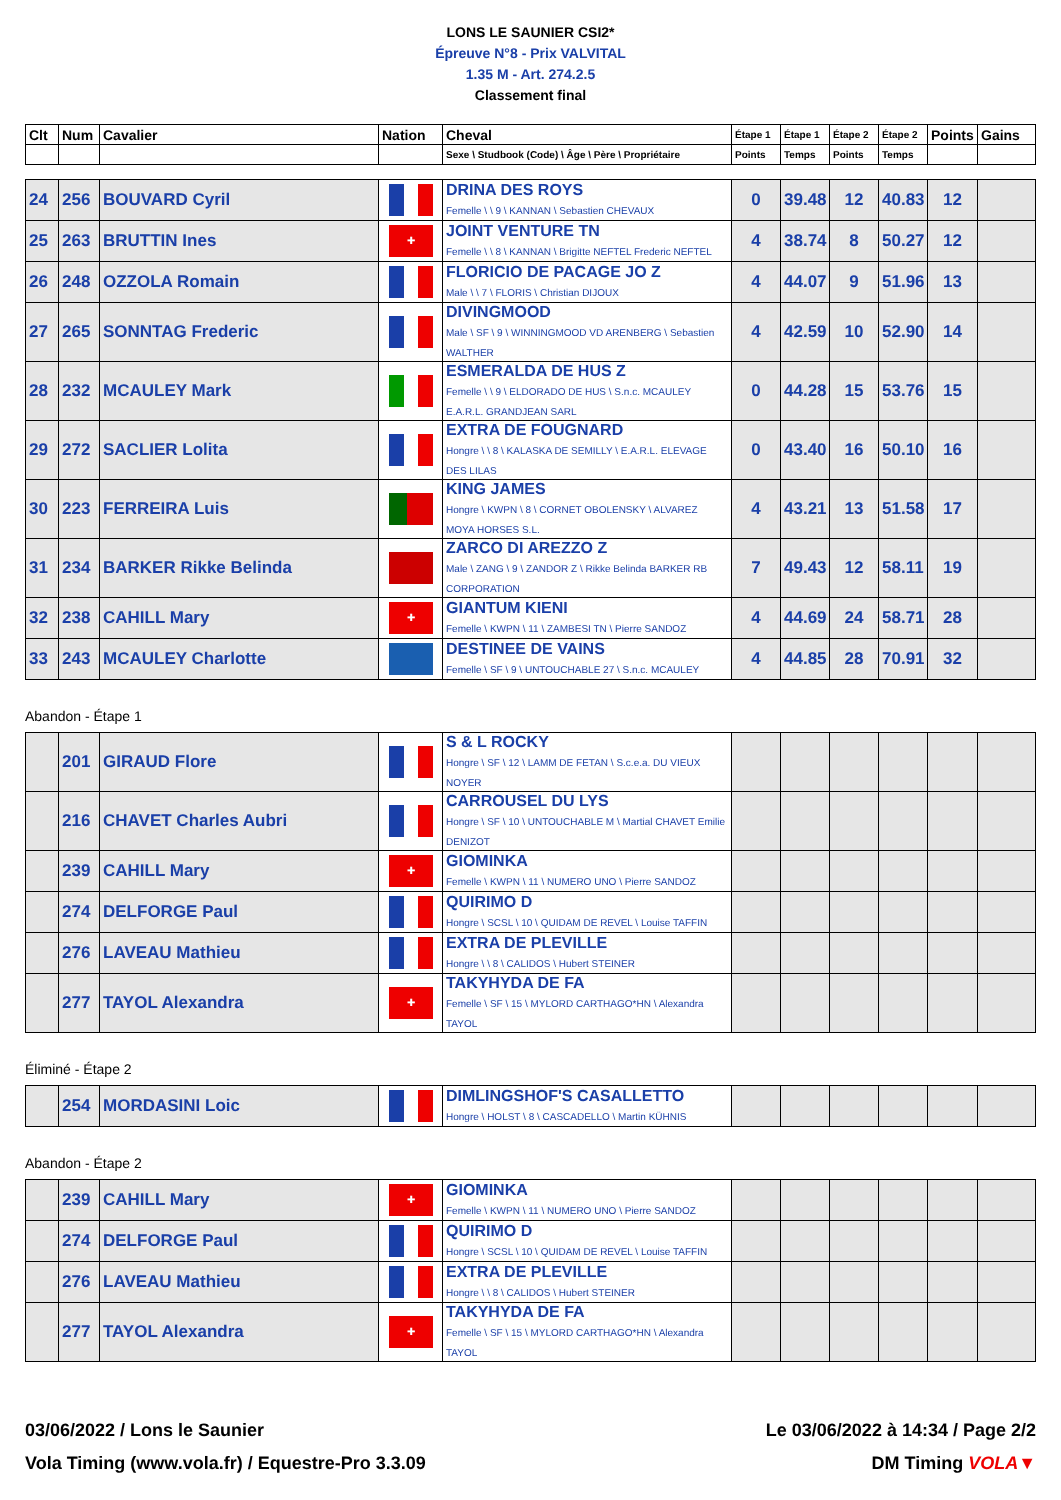LONS LE SAUNIER CSI2*
Épreuve N°8 - Prix VALVITAL
1.35 M - Art. 274.2.5
Classement final
| Clt | Num | Cavalier | Nation | Cheval | Étape 1 | Étape 1 | Étape 2 | Étape 2 | Points | Gains |
| --- | --- | --- | --- | --- | --- | --- | --- | --- | --- | --- |
| | | | | Sexe \ Studbook (Code) \ Âge \ Père \ Propriétaire | Points | Temps | Points | Temps | | |
| 24 | 256 | BOUVARD Cyril | | DRINA DES ROYS Femelle \ \ 9 \ KANNAN \ Sebastien CHEVAUX | 0 | 39.48 | 12 | 40.83 | 12 | |
| 25 | 263 | BRUTTIN Ines | ✚ | JOINT VENTURE TN Femelle \ \ 8 \ KANNAN \ Brigitte NEFTEL Frederic NEFTEL | 4 | 38.74 | 8 | 50.27 | 12 | |
| 26 | 248 | OZZOLA Romain | | FLORICIO DE PACAGE JO Z Male \ \ 7 \ FLORIS \ Christian DIJOUX | 4 | 44.07 | 9 | 51.96 | 13 | |
| 27 | 265 | SONNTAG Frederic | | DIVINGMOOD Male \ SF \ 9 \ WINNINGMOOD VD ARENBERG \ Sebastien WALTHER | 4 | 42.59 | 10 | 52.90 | 14 | |
| 28 | 232 | MCAULEY Mark | | ESMERALDA DE HUS Z Femelle \ \ 9 \ ELDORADO DE HUS \ S.n.c. MCAULEY E.A.R.L. GRANDJEAN SARL | 0 | 44.28 | 15 | 53.76 | 15 | |
| 29 | 272 | SACLIER Lolita | | EXTRA DE FOUGNARD Hongre \ \ 8 \ KALASKA DE SEMILLY \ E.A.R.L. ELEVAGE DES LILAS | 0 | 43.40 | 16 | 50.10 | 16 | |
| 30 | 223 | FERREIRA Luis | | KING JAMES Hongre \ KWPN \ 8 \ CORNET OBOLENSKY \ ALVAREZ MOYA HORSES S.L. | 4 | 43.21 | 13 | 51.58 | 17 | |
| 31 | 234 | BARKER Rikke Belinda | | ZARCO DI AREZZO Z Male \ ZANG \ 9 \ ZANDOR Z \ Rikke Belinda BARKER RB CORPORATION | 7 | 49.43 | 12 | 58.11 | 19 | |
| 32 | 238 | CAHILL Mary | ✚ | GIANTUM KIENI Femelle \ KWPN \ 11 \ ZAMBESI TN \ Pierre SANDOZ | 4 | 44.69 | 24 | 58.71 | 28 | |
| 33 | 243 | MCAULEY Charlotte | | DESTINEE DE VAINS Femelle \ SF \ 9 \ UNTOUCHABLE 27 \ S.n.c. MCAULEY | 4 | 44.85 | 28 | 70.91 | 32 | |
Abandon - Étape 1
| | 201 | GIRAUD Flore | | S & L ROCKY Hongre \ SF \ 12 \ LAMM DE FETAN \ S.c.e.a. DU VIEUX NOYER | | | | | | |
| | 216 | CHAVET Charles Aubri | | CARROUSEL DU LYS Hongre \ SF \ 10 \ UNTOUCHABLE M \ Martial CHAVET Emilie DENIZOT | | | | | | |
| | 239 | CAHILL Mary | ✚ | GIOMINKA Femelle \ KWPN \ 11 \ NUMERO UNO \ Pierre SANDOZ | | | | | | |
| | 274 | DELFORGE Paul | | QUIRIMO D Hongre \ SCSL \ 10 \ QUIDAM DE REVEL \ Louise TAFFIN | | | | | | |
| | 276 | LAVEAU Mathieu | | EXTRA DE PLEVILLE Hongre \ \ 8 \ CALIDOS \ Hubert STEINER | | | | | | |
| | 277 | TAYOL Alexandra | ✚ | TAKYHYDA DE FA Femelle \ SF \ 15 \ MYLORD CARTHAGO*HN \ Alexandra TAYOL | | | | | | |
Éliminé - Étape 2
| | 254 | MORDASINI Loic | | DIMLINGSHOF'S CASALLETTO Hongre \ HOLST \ 8 \ CASCADELLO \ Martin KÜHNIS | | | | | | |
Abandon - Étape 2
| | 239 | CAHILL Mary | ✚ | GIOMINKA Femelle \ KWPN \ 11 \ NUMERO UNO \ Pierre SANDOZ | | | | | | |
| | 274 | DELFORGE Paul | | QUIRIMO D Hongre \ SCSL \ 10 \ QUIDAM DE REVEL \ Louise TAFFIN | | | | | | |
| | 276 | LAVEAU Mathieu | | EXTRA DE PLEVILLE Hongre \ \ 8 \ CALIDOS \ Hubert STEINER | | | | | | |
| | 277 | TAYOL Alexandra | ✚ | TAKYHYDA DE FA Femelle \ SF \ 15 \ MYLORD CARTHAGO*HN \ Alexandra TAYOL | | | | | | |
03/06/2022 / Lons le Saunier Le 03/06/2022 à 14:34 / Page 2/2
Vola Timing (www.vola.fr) / Equestre-Pro 3.3.09 DM Timing VOLA▼